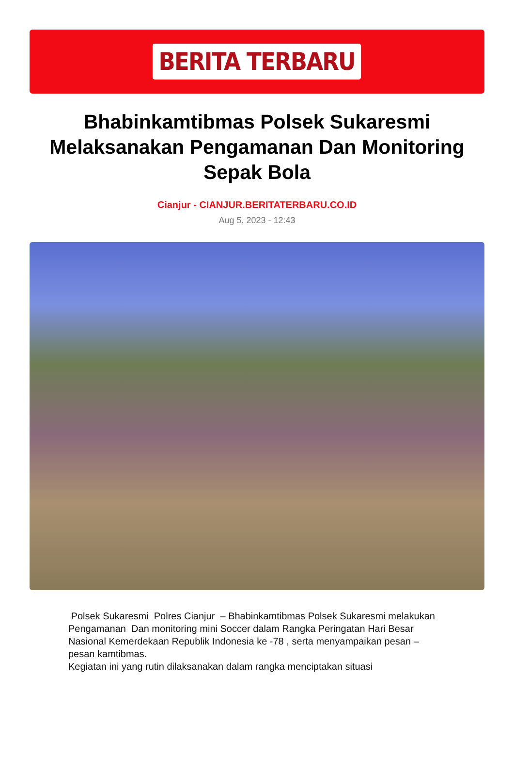BERITA TERBARU
Bhabinkamtibmas Polsek Sukaresmi Melaksanakan Pengamanan Dan Monitoring Sepak Bola
Cianjur - CIANJUR.BERITATERBARU.CO.ID
Aug 5, 2023 - 12:43
Polsek Sukaresmi Polres Cianjur – Bhabinkamtibmas Polsek Sukaresmi melakukan Pengamanan Dan monitoring mini Soccer dalam Rangka Peringatan Hari Besar Nasional Kemerdekaan Republik Indonesia ke -78 , serta menyampaikan pesan – pesan kamtibmas.
Kegiatan ini yang rutin dilaksanakan dalam rangka menciptakan situasi